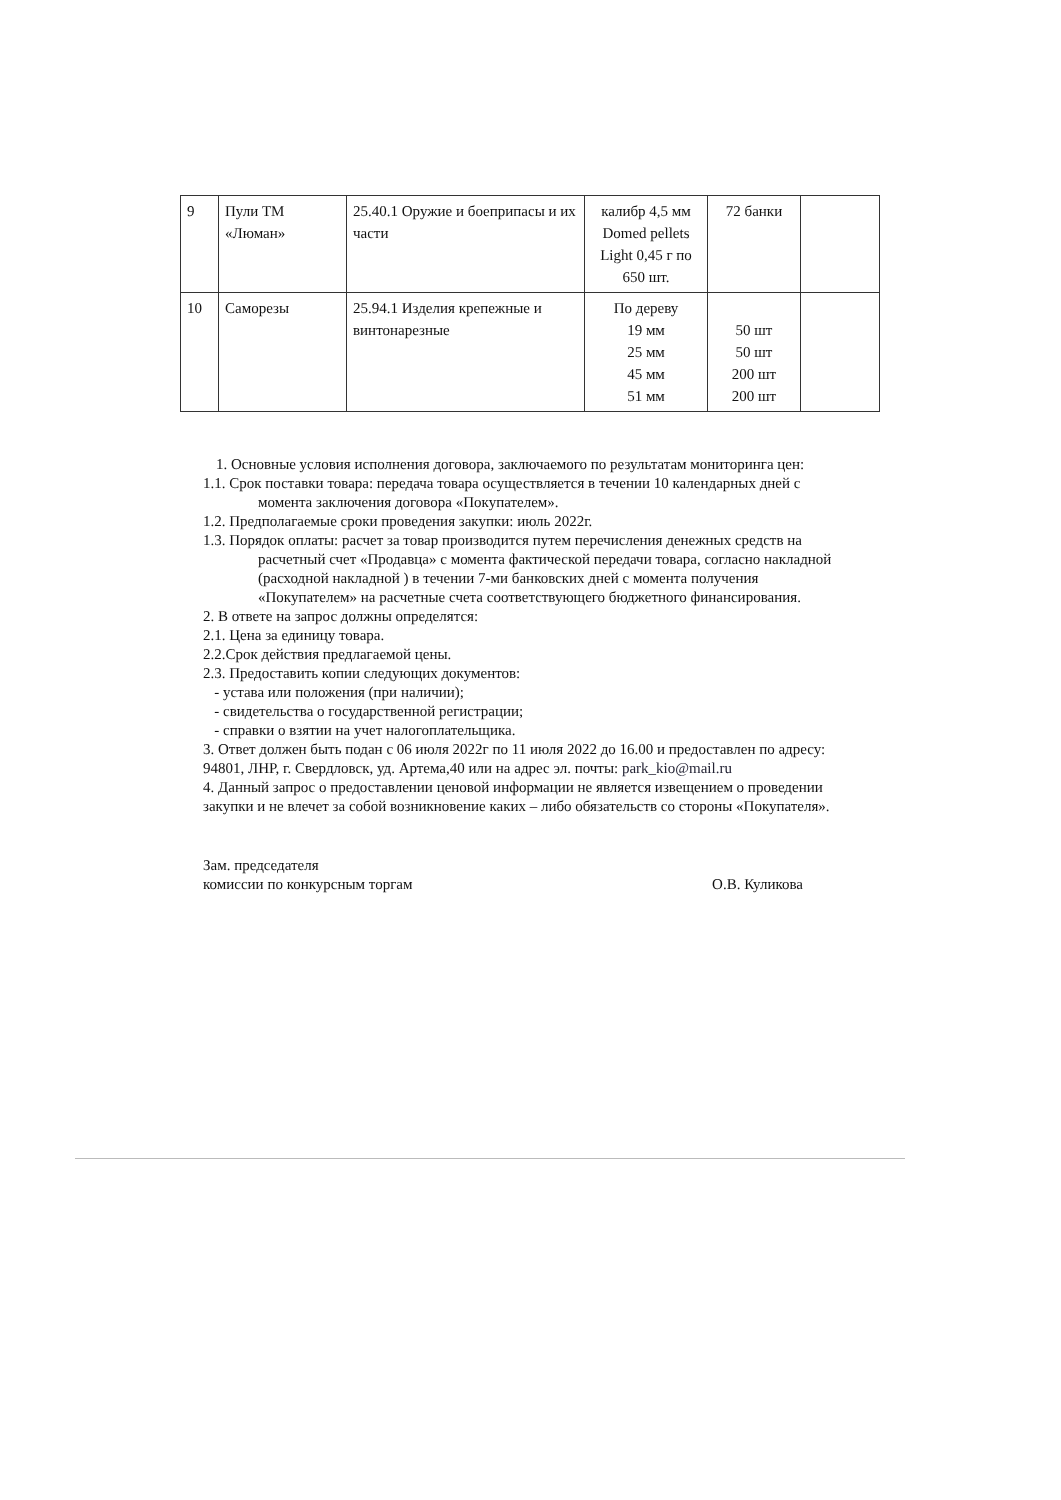| 9 | Пули ТМ «Люман» | 25.40.1 Оружие и боеприпасы и их части | калибр 4,5 мм Domed pellets Light 0,45 г по 650 шт. | 72 банки | |
| 10 | Саморезы | 25.94.1 Изделия крепежные и винтонарезные | По дереву 19 мм 25 мм 45 мм 51 мм | 50 шт 50 шт 200 шт 200 шт | |
1. Основные условия исполнения договора, заключаемого по результатам мониторинга цен:
1.1. Срок поставки товара: передача товара осуществляется в течении 10 календарных дней с момента заключения договора «Покупателем».
1.2. Предполагаемые сроки проведения закупки: июль 2022г.
1.3. Порядок оплаты: расчет за товар производится путем перечисления денежных средств на расчетный счет «Продавца» с момента фактической передачи товара, согласно накладной (расходной накладной ) в течении 7-ми банковских дней с момента получения «Покупателем» на расчетные счета соответствующего бюджетного финансирования.
2. В ответе на запрос должны определятся:
2.1. Цена за единицу товара.
2.2.Срок действия предлагаемой цены.
2.3. Предоставить копии следующих документов:
- устава или положения (при наличии);
- свидетельства о государственной регистрации;
- справки о взятии на учет налогоплательщика.
3. Ответ должен быть подан с 06 июля 2022г по 11 июля 2022 до 16.00 и предоставлен по адресу: 94801, ЛНР, г. Свердловск, уд. Артема,40 или на адрес эл. почты: park_kio@mail.ru
4. Данный запрос о предоставлении ценовой информации не является извещением о проведении закупки и не влечет за собой возникновение каких – либо обязательств со стороны «Покупателя».
Зам. председателя
комиссии по конкурсным торгам
О.В. Куликова